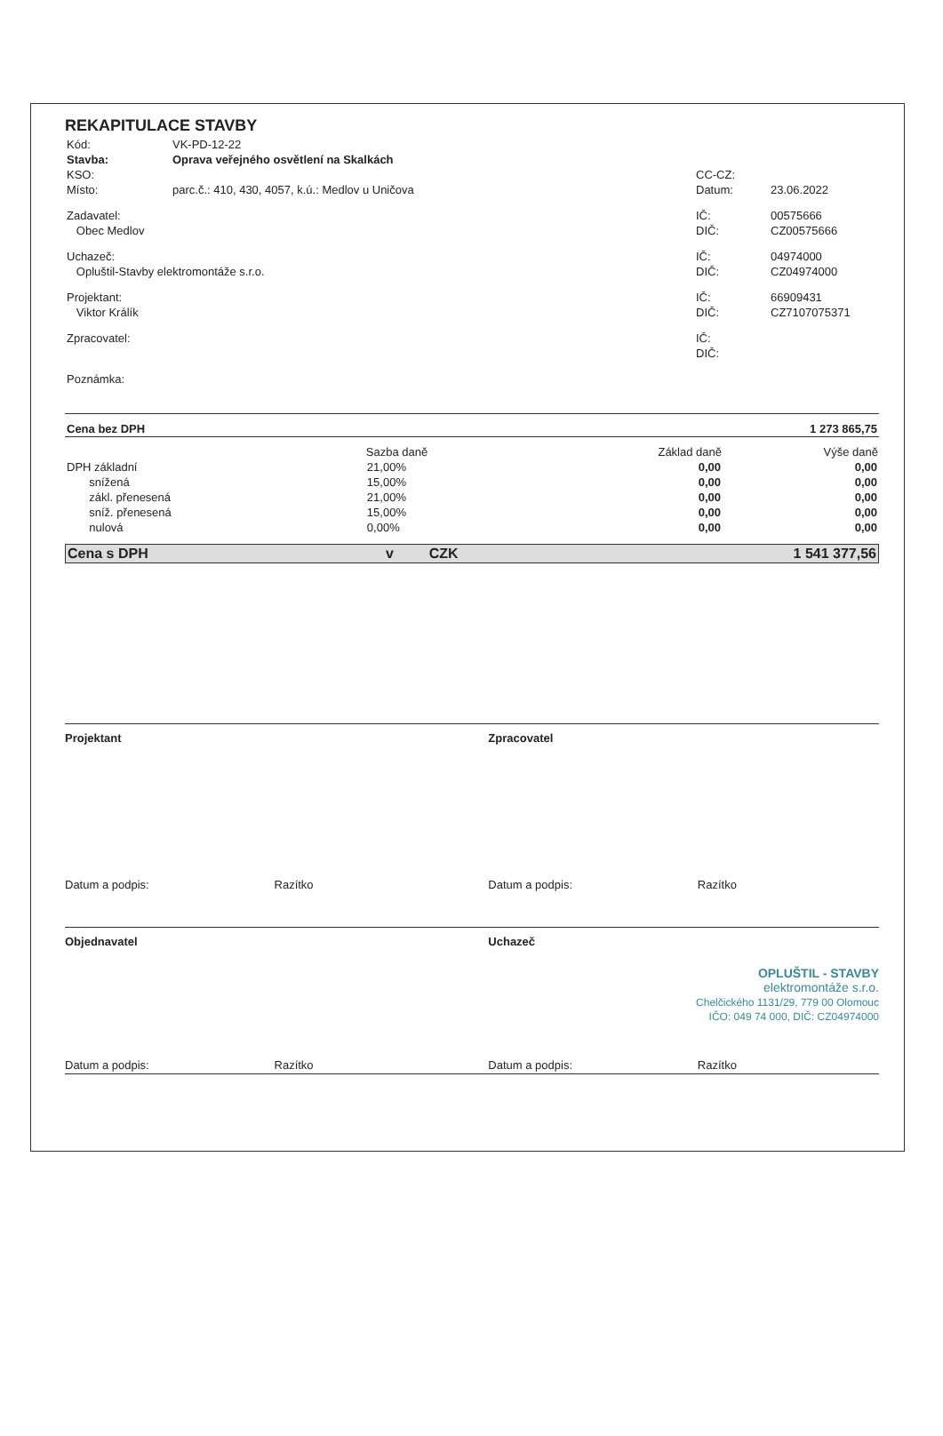REKAPITULACE STAVBY
| Kód: | VK-PD-12-22 | | |
| Stavba: | Oprava veřejného osvětlení na Skalkách | | |
| KSO: | | CC-CZ: | |
| Místo: | parc.č.: 410, 430, 4057, k.ú.: Medlov u Uničova | Datum: | 23.06.2022 |
| Zadavatel: | | IČ: | 00575666 |
| Obec Medlov | | DIČ: | CZ00575666 |
| Uchazeč: | | IČ: | 04974000 |
| Opluštil-Stavby elektromontáže s.r.o. | | DIČ: | CZ04974000 |
| Projektant: | | IČ: | 66909431 |
| Viktor Králík | | DIČ: | CZ7107075371 |
| Zpracovatel: | | IČ: | |
| | | DIČ: | |
| Poznámka: | | | |
| Cena bez DPH | 1 273 865,75 |
| | Sazba daně | Základ daně | Výše daně |
| --- | --- | --- | --- |
| DPH základní | 21,00% | 0,00 | 0,00 |
| snížená | 15,00% | 0,00 | 0,00 |
| zákl. přenesená | 21,00% | 0,00 | 0,00 |
| sníž. přenesená | 15,00% | 0,00 | 0,00 |
| nulová | 0,00% | 0,00 | 0,00 |
| Cena s DPH | v | CZK | 1 541 377,56 |
Projektant Zpracovatel
Datum a podpis: Razítko
Datum a podpis: Razítko
Objednavatel Uchazeč
OPLUŠTIL - STAVBY
elektromontáže s.r.o.
Chelčického 1131/29, 779 00 Olomouc
IČO: 049 74 000, DIČ: CZ04974000
Datum a podpis: Razítko
Datum a podpis: Razítko